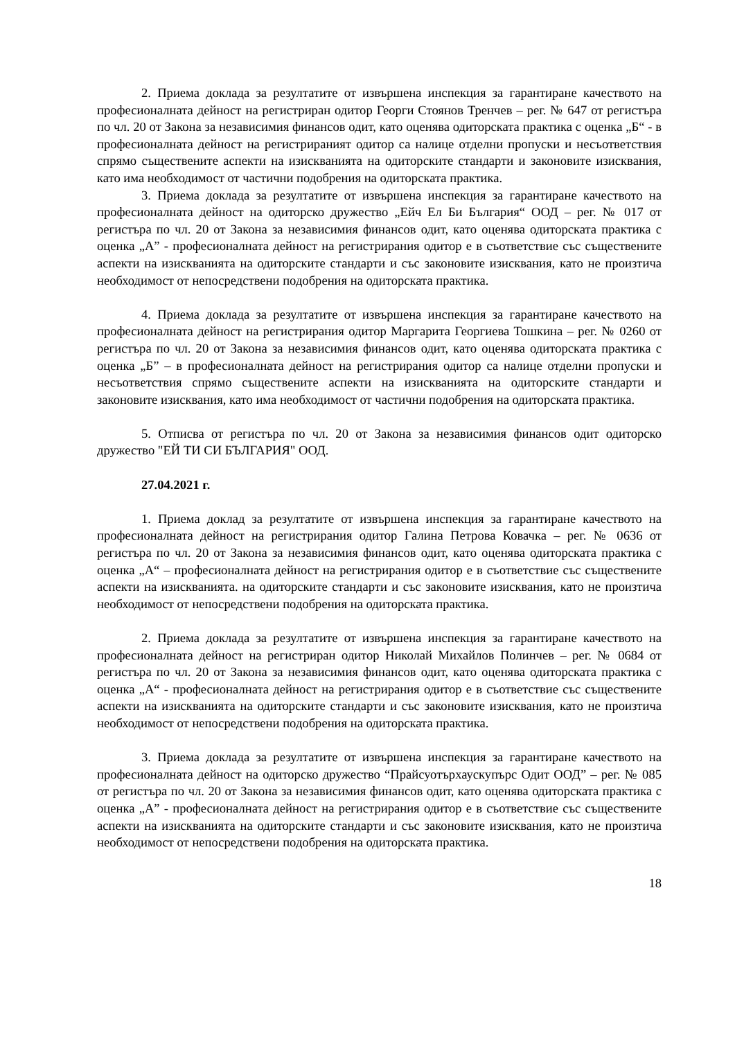2. Приема доклада за резултатите от извършена инспекция за гарантиране качеството на професионалната дейност на регистриран одитор Георги Стоянов Тренчев – рег. № 647 от регистъра по чл. 20 от Закона за независимия финансов одит, като оценява одиторската практика с оценка „Б“ - в професионалната дейност на регистрираният одитор са налице отделни пропуски и несъответствия спрямо съществените аспекти на изискванията на одиторските стандарти и законовите изисквания, като има необходимост от частични подобрения на одиторската практика.
3. Приема доклада за резултатите от извършена инспекция за гарантиране качеството на професионалната дейност на одиторско дружество „Ейч Ел Би България“ ООД – рег. № 017 от регистъра по чл. 20 от Закона за независимия финансов одит, като оценява одиторската практика с оценка „А” - професионалната дейност на регистрирания одитор е в съответствие със съществените аспекти на изискванията на одиторските стандарти и със законовите изисквания, като не произтича необходимост от непосредствени подобрения на одиторската практика.
4. Приема доклада за резултатите от извършена инспекция за гарантиране качеството на професионалната дейност на регистрирания одитор Маргарита Георгиева Тошкина – рег. № 0260 от регистъра по чл. 20 от Закона за независимия финансов одит, като оценява одиторската практика с оценка „Б” – в професионалната дейност на регистрирания одитор са налице отделни пропуски и несъответствия спрямо съществените аспекти на изискванията на одиторските стандарти и законовите изисквания, като има необходимост от частични подобрения на одиторската практика.
5. Отписва от регистъра по чл. 20 от Закона за независимия финансов одит одиторско дружество "ЕЙ ТИ СИ БЪЛГАРИЯ" ООД.
27.04.2021 г.
1. Приема доклад за резултатите от извършена инспекция за гарантиране качеството на професионалната дейност на регистрирания одитор Галина Петрова Ковачка – рег. № 0636 от регистъра по чл. 20 от Закона за независимия финансов одит, като оценява одиторската практика с оценка „А“ – професионалната дейност на регистрирания одитор е в съответствие със съществените аспекти на изискванията. на одиторските стандарти и със законовите изисквания, като не произтича необходимост от непосредствени подобрения на одиторската практика.
2. Приема доклада за резултатите от извършена инспекция за гарантиране качеството на професионалната дейност на регистриран одитор Николай Михайлов Полинчев – рег. № 0684 от регистъра по чл. 20 от Закона за независимия финансов одит, като оценява одиторската практика с оценка „А“ - професионалната дейност на регистрирания одитор е в съответствие със съществените аспекти на изискванията на одиторските стандарти и със законовите изисквания, като не произтича необходимост от непосредствени подобрения на одиторската практика.
3. Приема доклада за резултатите от извършена инспекция за гарантиране качеството на професионалната дейност на одиторско дружество “Прайсуотърхаускупърс Одит ООД” – рег. № 085 от регистъра по чл. 20 от Закона за независимия финансов одит, като оценява одиторската практика с оценка „А” - професионалната дейност на регистрирания одитор е в съответствие със съществените аспекти на изискванията на одиторските стандарти и със законовите изисквания, като не произтича необходимост от непосредствени подобрения на одиторската практика.
18